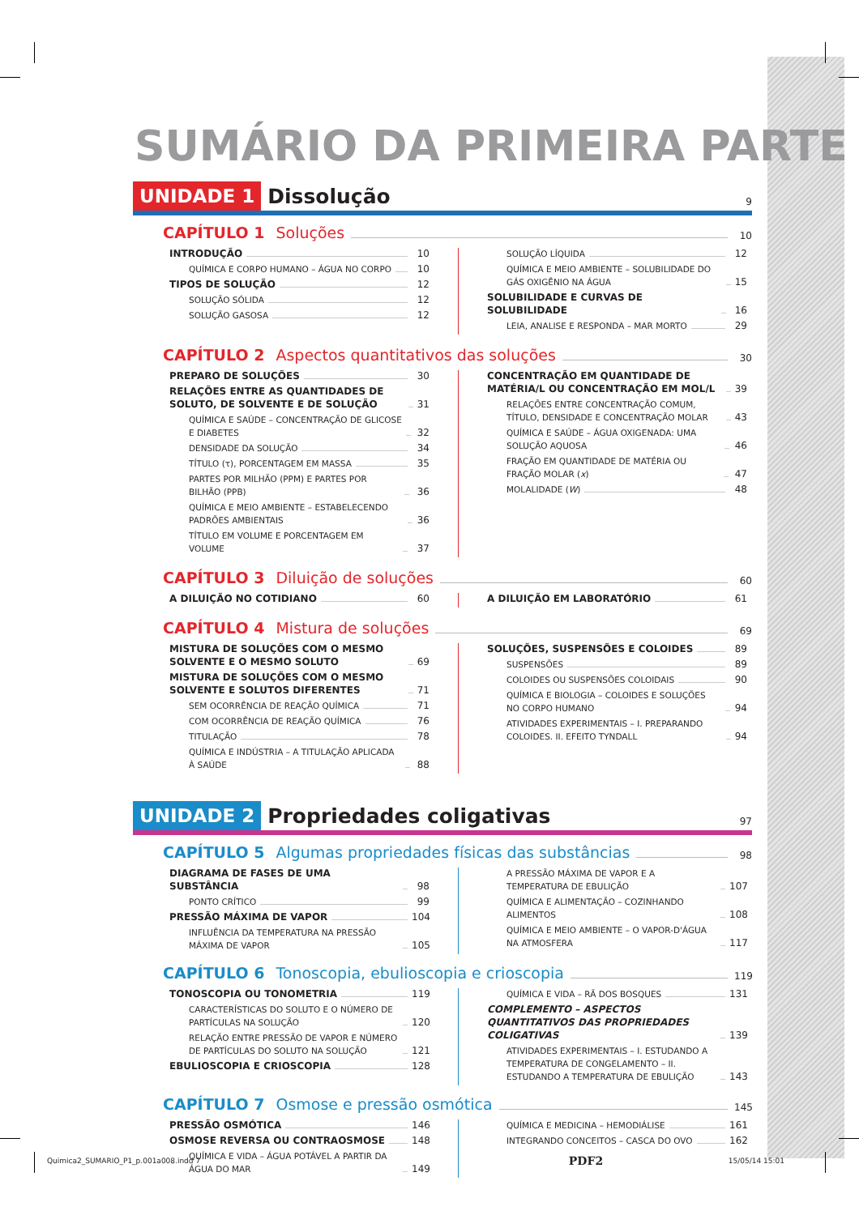SUMÁRIO DA PRIMEIRA PARTE
UNIDADE 1 Dissolução 9
CAPÍTULO 1 Soluções 10
INTRODUÇÃO 10
QUÍMICA E CORPO HUMANO – ÁGUA NO CORPO 10
TIPOS DE SOLUÇÃO 12
SOLUÇÃO SÓLIDA 12
SOLUÇÃO GASOSA 12
SOLUÇÃO LÍQUIDA 12
QUÍMICA E MEIO AMBIENTE – SOLUBILIDADE DO GÁS OXIGÊNIO NA ÁGUA 15
SOLUBILIDADE E CURVAS DE SOLUBILIDADE 16
LEIA, ANALISE E RESPONDA – MAR MORTO 29
CAPÍTULO 2 Aspectos quantitativos das soluções 30
PREPARO DE SOLUÇÕES 30
RELAÇÕES ENTRE AS QUANTIDADES DE SOLUTO, DE SOLVENTE E DE SOLUÇÃO 31
QUÍMICA E SAÚDE – CONCENTRAÇÃO DE GLICOSE E DIABETES 32
DENSIDADE DA SOLUÇÃO 34
TÍTULO (τ), PORCENTAGEM EM MASSA 35
PARTES POR MILHÃO (PPM) E PARTES POR BILHÃO (PPB) 36
QUÍMICA E MEIO AMBIENTE – ESTABELECENDO PADRÕES AMBIENTAIS 36
TÍTULO EM VOLUME E PORCENTAGEM EM VOLUME 37
CONCENTRAÇÃO EM QUANTIDADE DE MATÉRIA/L OU CONCENTRAÇÃO EM MOL/L 39
RELAÇÕES ENTRE CONCENTRAÇÃO COMUM, TÍTULO, DENSIDADE E CONCENTRAÇÃO MOLAR 43
QUÍMICA E SAÚDE – ÁGUA OXIGENADA: UMA SOLUÇÃO AQUOSA 46
FRAÇÃO EM QUANTIDADE DE MATÉRIA OU FRAÇÃO MOLAR (x) 47
MOLALIDADE (W) 48
CAPÍTULO 3 Diluição de soluções 60
A DILUIÇÃO NO COTIDIANO 60 A DILUIÇÃO EM LABORATÓRIO 61
CAPÍTULO 4 Mistura de soluções 69
MISTURA DE SOLUÇÕES COM O MESMO SOLVENTE E O MESMO SOLUTO 69
MISTURA DE SOLUÇÕES COM O MESMO SOLVENTE E SOLUTOS DIFERENTES 71
SEM OCORRÊNCIA DE REAÇÃO QUÍMICA 71
COM OCORRÊNCIA DE REAÇÃO QUÍMICA 76
TITULAÇÃO 78
QUÍMICA E INDÚSTRIA – A TITULAÇÃO APLICADA À SAÚDE 88
SOLUÇÕES, SUSPENSÕES E COLOIDES 89
SUSPENSÕES 89
COLOIDES OU SUSPENSÕES COLOIDAIS 90
QUÍMICA E BIOLOGIA – COLOIDES E SOLUÇÕES NO CORPO HUMANO 94
ATIVIDADES EXPERIMENTAIS – I. PREPARANDO COLOIDES. II. EFEITO TYNDALL 94
UNIDADE 2 Propriedades coligativas 97
CAPÍTULO 5 Algumas propriedades físicas das substâncias 98
DIAGRAMA DE FASES DE UMA SUBSTÂNCIA 98
PONTO CRÍTICO 99
PRESSÃO MÁXIMA DE VAPOR 104
INFLUÊNCIA DA TEMPERATURA NA PRESSÃO MÁXIMA DE VAPOR 105
A PRESSÃO MÁXIMA DE VAPOR E A TEMPERATURA DE EBULIÇÃO 107
QUÍMICA E ALIMENTAÇÃO – COZINHANDO ALIMENTOS 108
QUÍMICA E MEIO AMBIENTE – O VAPOR-D'ÁGUA NA ATMOSFERA 117
CAPÍTULO 6 Tonoscopia, ebulioscopia e crioscopia 119
TONOSCOPIA OU TONOMETRIA 119
CARACTERÍSTICAS DO SOLUTO E O NÚMERO DE PARTÍCULAS NA SOLUÇÃO 120
RELAÇÃO ENTRE PRESSÃO DE VAPOR E NÚMERO DE PARTÍCULAS DO SOLUTO NA SOLUÇÃO 121
EBULIOSCOPIA E CRIOSCOPIA 128
QUÍMICA E VIDA – RÃ DOS BOSQUES 131
COMPLEMENTO – ASPECTOS QUANTITATIVOS DAS PROPRIEDADES COLIGATIVAS 139
ATIVIDADES EXPERIMENTAIS – I. ESTUDANDO A TEMPERATURA DE CONGELAMENTO – II. ESTUDANDO A TEMPERATURA DE EBULIÇÃO 143
CAPÍTULO 7 Osmose e pressão osmótica 145
PRESSÃO OSMÓTICA 146
OSMOSE REVERSA OU CONTRAOSMOSE 148
QUÍMICA E VIDA – ÁGUA POTÁVEL A PARTIR DA ÁGUA DO MAR 149
QUÍMICA E MEDICINA – HEMODIÁLISE 161
INTEGRANDO CONCEITOS – CASCA DO OVO 162
Quimica2_SUMARIO_P1_p.001a008.indd 7 PDF2 15/05/14 15:01